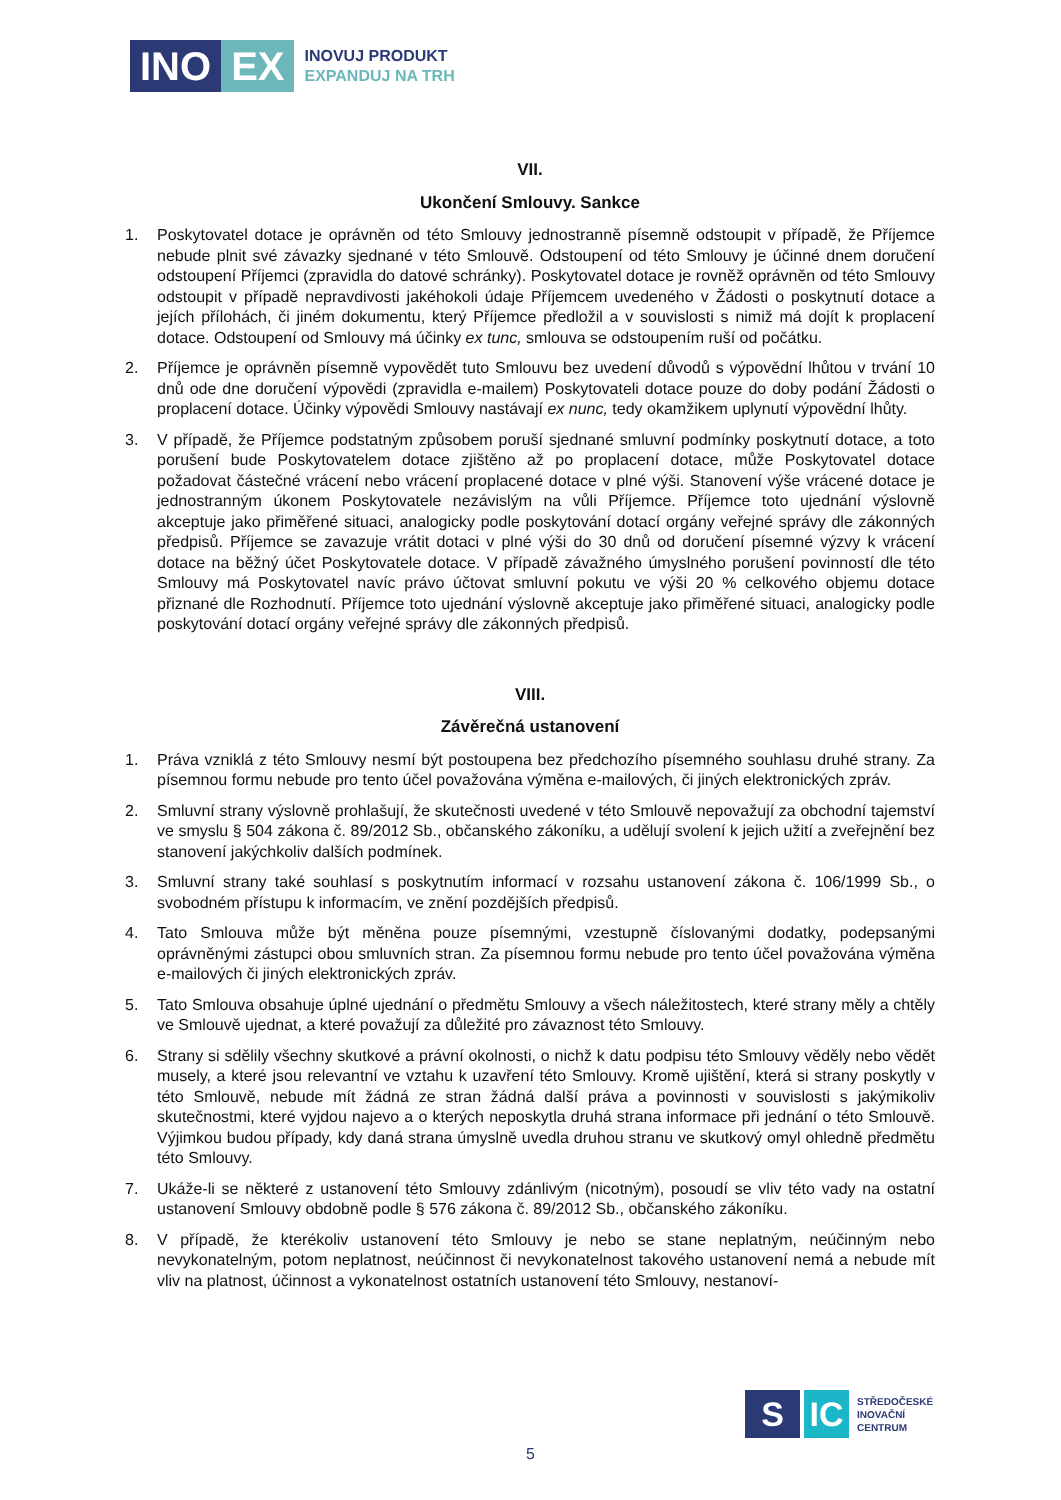INO EX
INOVUJ PRODUKT
EXPANDUJ NA TRH
VII.
Ukončení Smlouvy. Sankce
1. Poskytovatel dotace je oprávněn od této Smlouvy jednostranně písemně odstoupit v případě, že Příjemce nebude plnit své závazky sjednané v této Smlouvě. Odstoupení od této Smlouvy je účinné dnem doručení odstoupení Příjemci (zpravidla do datové schránky). Poskytovatel dotace je rovněž oprávněn od této Smlouvy odstoupit v případě nepravdivosti jakéhokoli údaje Příjemcem uvedeného v Žádosti o poskytnutí dotace a jejích přílohách, či jiném dokumentu, který Příjemce předložil a v souvislosti s nimiž má dojít k proplacení dotace. Odstoupení od Smlouvy má účinky ex tunc, smlouva se odstoupením ruší od počátku.
2. Příjemce je oprávněn písemně vypovědět tuto Smlouvu bez uvedení důvodů s výpovědní lhůtou v trvání 10 dnů ode dne doručení výpovědi (zpravidla e-mailem) Poskytovateli dotace pouze do doby podání Žádosti o proplacení dotace. Účinky výpovědi Smlouvy nastávají ex nunc, tedy okamžikem uplynutí výpovědní lhůty.
3. V případě, že Příjemce podstatným způsobem poruší sjednané smluvní podmínky poskytnutí dotace, a toto porušení bude Poskytovatelem dotace zjištěno až po proplacení dotace, může Poskytovatel dotace požadovat částečné vrácení nebo vrácení proplacené dotace v plné výši. Stanovení výše vrácené dotace je jednostranným úkonem Poskytovatele nezávislým na vůli Příjemce. Příjemce toto ujednání výslovně akceptuje jako přiměřené situaci, analogicky podle poskytování dotací orgány veřejné správy dle zákonných předpisů. Příjemce se zavazuje vrátit dotaci v plné výši do 30 dnů od doručení písemné výzvy k vrácení dotace na běžný účet Poskytovatele dotace. V případě závažného úmyslného porušení povinností dle této Smlouvy má Poskytovatel navíc právo účtovat smluvní pokutu ve výši 20 % celkového objemu dotace přiznané dle Rozhodnutí. Příjemce toto ujednání výslovně akceptuje jako přiměřené situaci, analogicky podle poskytování dotací orgány veřejné správy dle zákonných předpisů.
VIII.
Závěrečná ustanovení
1. Práva vzniklá z této Smlouvy nesmí být postoupena bez předchozího písemného souhlasu druhé strany. Za písemnou formu nebude pro tento účel považována výměna e-mailových, či jiných elektronických zpráv.
2. Smluvní strany výslovně prohlašují, že skutečnosti uvedené v této Smlouvě nepovažují za obchodní tajemství ve smyslu § 504 zákona č. 89/2012 Sb., občanského zákoníku, a udělují svolení k jejich užití a zveřejnění bez stanovení jakýchkoliv dalších podmínek.
3. Smluvní strany také souhlasí s poskytnutím informací v rozsahu ustanovení zákona č. 106/1999 Sb., o svobodném přístupu k informacím, ve znění pozdějších předpisů.
4. Tato Smlouva může být měněna pouze písemnými, vzestupně číslovanými dodatky, podepsanými oprávněnými zástupci obou smluvních stran. Za písemnou formu nebude pro tento účel považována výměna e-mailových či jiných elektronických zpráv.
5. Tato Smlouva obsahuje úplné ujednání o předmětu Smlouvy a všech náležitostech, které strany měly a chtěly ve Smlouvě ujednat, a které považují za důležité pro závaznost této Smlouvy.
6. Strany si sdělily všechny skutkové a právní okolnosti, o nichž k datu podpisu této Smlouvy věděly nebo vědět musely, a které jsou relevantní ve vztahu k uzavření této Smlouvy. Kromě ujištění, která si strany poskytly v této Smlouvě, nebude mít žádná ze stran žádná další práva a povinnosti v souvislosti s jakýmikoliv skutečnostmi, které vyjdou najevo a o kterých neposkytla druhá strana informace při jednání o této Smlouvě. Výjimkou budou případy, kdy daná strana úmyslně uvedla druhou stranu ve skutkový omyl ohledně předmětu této Smlouvy.
7. Ukáže-li se některé z ustanovení této Smlouvy zdánlivým (nicotným), posoudí se vliv této vady na ostatní ustanovení Smlouvy obdobně podle § 576 zákona č. 89/2012 Sb., občanského zákoníku.
8. V případě, že kterékoliv ustanovení této Smlouvy je nebo se stane neplatným, neúčinným nebo nevykonatelným, potom neplatnost, neúčinnost či nevykonatelnost takového ustanovení nemá a nebude mít vliv na platnost, účinnost a vykonatelnost ostatních ustanovení této Smlouvy, nestanoví-
S IC
STŘEDOČESKÉ
INOVAČNÍ
CENTRUM
5